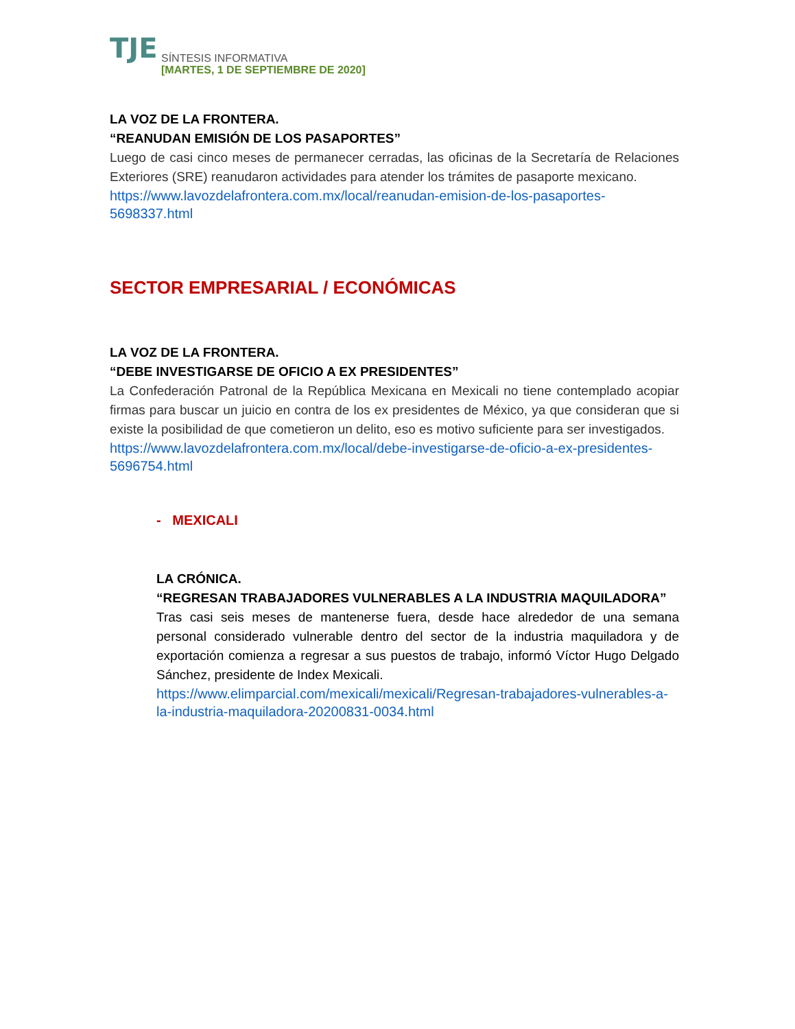TJE
SÍNTESIS INFORMATIVA
[MARTES, 1 DE SEPTIEMBRE DE 2020]
LA VOZ DE LA FRONTERA.
“REANUDAN EMISIÓN DE LOS PASAPORTES”
Luego de casi cinco meses de permanecer cerradas, las oficinas de la Secretaría de Relaciones Exteriores (SRE) reanudaron actividades para atender los trámites de pasaporte mexicano.
https://www.lavozdelafrontera.com.mx/local/reanudan-emision-de-los-pasaportes-5698337.html
SECTOR EMPRESARIAL / ECONÓMICAS
LA VOZ DE LA FRONTERA.
“DEBE INVESTIGARSE DE OFICIO A EX PRESIDENTES”
La Confederación Patronal de la República Mexicana en Mexicali no tiene contemplado acopiar firmas para buscar un juicio en contra de los ex presidentes de México, ya que consideran que si existe la posibilidad de que cometieron un delito, eso es motivo suficiente para ser investigados.
https://www.lavozdelafrontera.com.mx/local/debe-investigarse-de-oficio-a-ex-presidentes-5696754.html
- MEXICALI
LA CRÓNICA.
“REGRESAN TRABAJADORES VULNERABLES A LA INDUSTRIA MAQUILADORA”
Tras casi seis meses de mantenerse fuera, desde hace alrededor de una semana personal considerado vulnerable dentro del sector de la industria maquiladora y de exportación comienza a regresar a sus puestos de trabajo, informó Víctor Hugo Delgado Sánchez, presidente de Index Mexicali.
https://www.elimparcial.com/mexicali/mexicali/Regresan-trabajadores-vulnerables-a-la-industria-maquiladora-20200831-0034.html